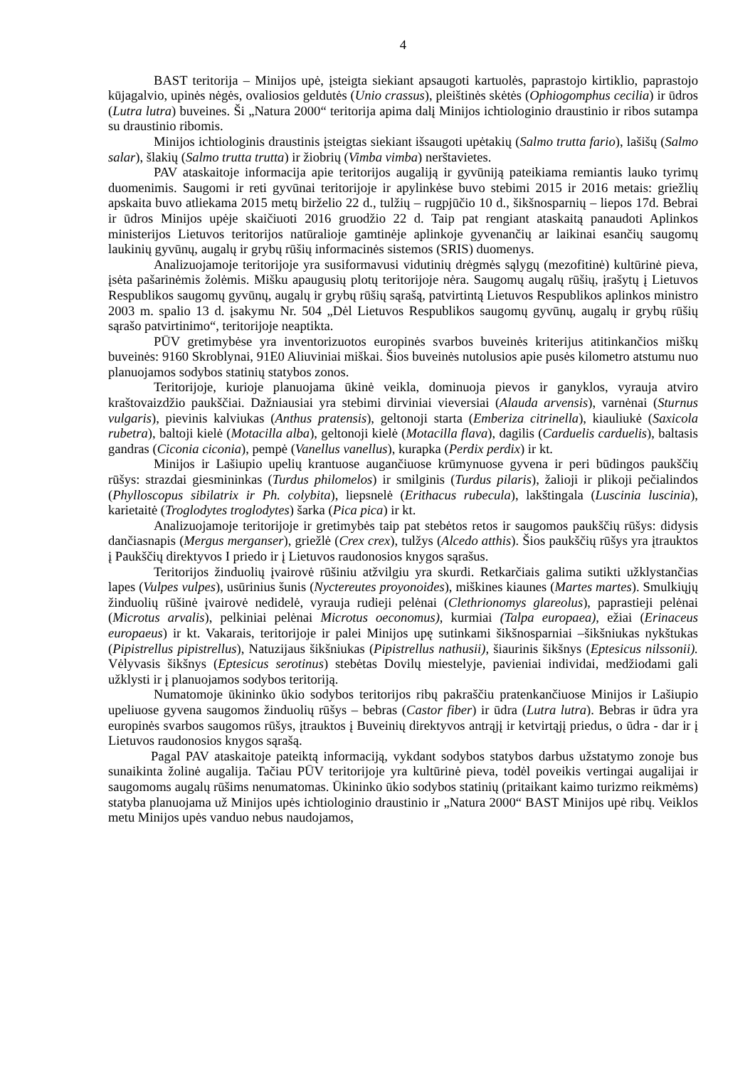4
BAST teritorija – Minijos upė, įsteigta siekiant apsaugoti kartuolės, paprastojo kirtiklio, paprastojo kūjagalvio, upinės nėgės, ovaliosios geldutės (Unio crassus), pleištinės skėtės (Ophiogomphus cecilia) ir ūdros (Lutra lutra) buveines. Ši „Natura 2000“ teritorija apima dalį Minijos ichtiologinio draustinio ir ribos sutampa su draustinio ribomis.
Minijos ichtiologinis draustinis įsteigtas siekiant išsaugoti upėtakių (Salmo trutta fario), lašišų (Salmo salar), šlakių (Salmo trutta trutta) ir žiobrių (Vimba vimba) nerštavietes.
PAV ataskaitoje informacija apie teritorijos augaliją ir gyvūniją pateikiama remiantis lauko tyrimų duomenimis. Saugomi ir reti gyvūnai teritorijoje ir apylinkėse buvo stebimi 2015 ir 2016 metais: griežlių apskaita buvo atliekama 2015 metų birželio 22 d., tulžių – rugpjūčio 10 d., šikšnosparnių – liepos 17d. Bebrai ir ūdros Minijos upėje skaičiuoti 2016 gruodžio 22 d. Taip pat rengiant ataskaitą panaudoti Aplinkos ministerijos Lietuvos teritorijos natūralioje gamtinėje aplinkoje gyvenančių ar laikinai esančių saugomų laukinių gyvūnų, augalų ir grybų rūšių informacinės sistemos (SRIS) duomenys.
Analizuojamoje teritorijoje yra susiformavusi vidutinių drėgmės sąlygų (mezofitinė) kultūrinė pieva, įsėta pašarinėmis žolėmis. Mišku apaugusių plotų teritorijoje nėra. Saugomų augalų rūšių, įrašytų į Lietuvos Respublikos saugomų gyvūnų, augalų ir grybų rūšių sąrašą, patvirtintą Lietuvos Respublikos aplinkos ministro 2003 m. spalio 13 d. įsakymu Nr. 504 „Dėl Lietuvos Respublikos saugomų gyvūnų, augalų ir grybų rūšių sąrašo patvirtinimo“, teritorijoje neaptikta.
PŪV gretimybėse yra inventorizuotos europinės svarbos buveinės kriterijus atitinkančios miškų buveinės: 9160 Skroblynai, 91E0 Aliuviniai miškai. Šios buveinės nutolusios apie pusės kilometro atstumu nuo planuojamos sodybos statinių statybos zonos.
Teritorijoje, kurioje planuojama ūkinė veikla, dominuoja pievos ir ganyklos, vyrauja atviro kraštovaizdžio paukščiai. Dažniausiai yra stebimi dirviniai vieversiai (Alauda arvensis), varnėnai (Sturnus vulgaris), pievinis kalviukas (Anthus pratensis), geltonoji starta (Emberiza citrinella), kiauliukė (Saxicola rubetra), baltoji kielė (Motacilla alba), geltonoji kielė (Motacilla flava), dagilis (Carduelis carduelis), baltasis gandras (Ciconia ciconia), pempė (Vanellus vanellus), kurapka (Perdix perdix) ir kt.
Minijos ir Lašiupio upelių krantuose augančiuose krūmynuose gyvena ir peri būdingos paukščių rūšys: strazdai giesmininkas (Turdus philomelos) ir smilginis (Turdus pilaris), žalioji ir plikoji pečialindos (Phylloscopus sibilatrix ir Ph. colybita), liepsnelė (Erithacus rubecula), lakštingala (Luscinia luscinia), karietaitė (Troglodytes troglodytes) šarka (Pica pica) ir kt.
Analizuojamoje teritorijoje ir gretimybės taip pat stebėtos retos ir saugomos paukščių rūšys: didysis dančiasnapis (Mergus merganser), griežlė (Crex crex), tulžys (Alcedo atthis). Šios paukščių rūšys yra įtrauktos į Paukščių direktyvos I priedo ir į Lietuvos raudonosios knygos sąrašus.
Teritorijos žinduolių įvairovė rūšiniu atžvilgiu yra skurdi. Retkarčiais galima sutikti užklystančias lapes (Vulpes vulpes), usūrinius šunis (Nyctereutes proyonoides), miškines kiaunes (Martes martes). Smulkiųjų žinduolių rūšinė įvairovė nedidelė, vyrauja rudieji pelėnai (Clethrionomys glareolus), paprastieji pelėnai (Microtus arvalis), pelkiniai pelėnai Microtus oeconomus), kurmiai (Talpa europaea), ežiai (Erinaceus europaeus) ir kt. Vakarais, teritorijoje ir palei Minijos upę sutinkami šikšnosparniai –šikšniukas nykštukas (Pipistrellus pipistrellus), Natuzijaus šikšniukas (Pipistrellus nathusii), šiaurinis šikšnys (Eptesicus nilssonii). Vėlyvasis šikšnys (Eptesicus serotinus) stebėtas Dovilų miestelyje, pavieniai individai, medžiodami gali užklysti ir į planuojamos sodybos teritoriją.
Numatomoje ūkininko ūkio sodybos teritorijos ribų pakraščiu pratenkančiuose Minijos ir Lašiupio upeliuose gyvena saugomos žinduolių rūšys – bebras (Castor fiber) ir ūdra (Lutra lutra). Bebras ir ūdra yra europinės svarbos saugomos rūšys, įtrauktos į Buveinių direktyvos antrąjį ir ketvirtąjį priedus, o ūdra - dar ir į Lietuvos raudonosios knygos sąrašą.
Pagal PAV ataskaitoje pateiktą informaciją, vykdant sodybos statybos darbus užstatymo zonoje bus sunaikinta žolinė augalija. Tačiau PŪV teritorijoje yra kultūrinė pieva, todėl poveikis vertingai augalijai ir saugomoms augalų rūšims nenumatomas. Ūkininko ūkio sodybos statinių (pritaikant kaimo turizmo reikmėms) statyba planuojama už Minijos upės ichtiologinio draustinio ir „Natura 2000“ BAST Minijos upė ribų. Veiklos metu Minijos upės vanduo nebus naudojamos,